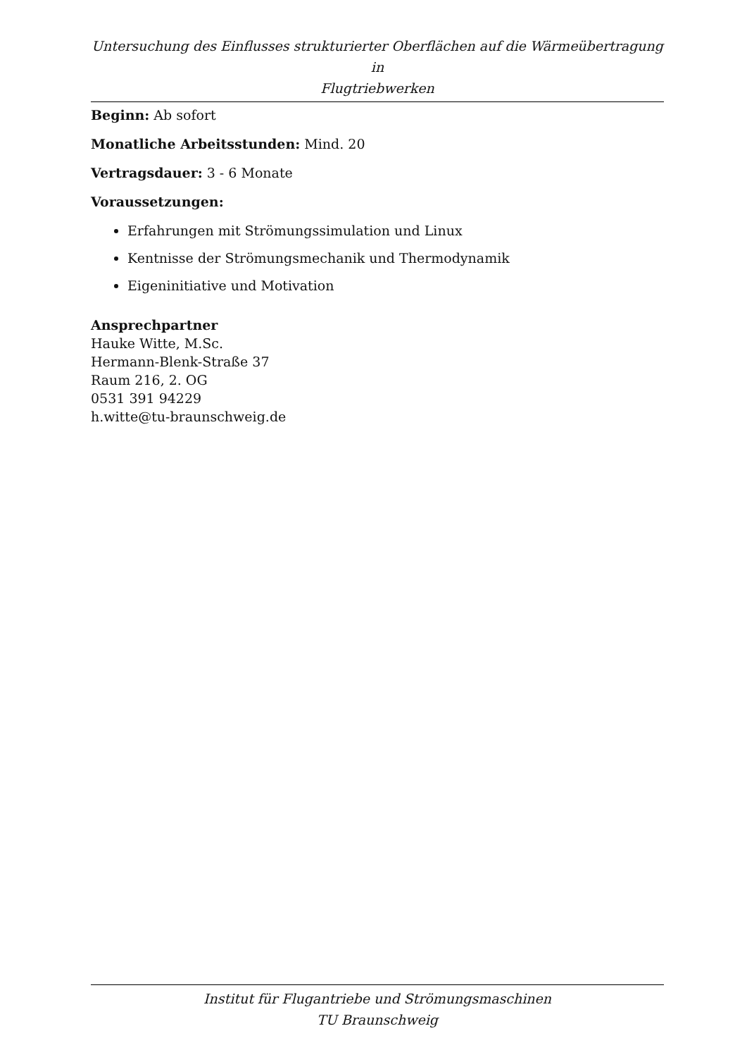Untersuchung des Einflusses strukturierter Oberflächen auf die Wärmeübertragung in
Flugtriebwerken
Beginn: Ab sofort
Monatliche Arbeitsstunden: Mind. 20
Vertragsdauer: 3 - 6 Monate
Voraussetzungen:
Erfahrungen mit Strömungssimulation und Linux
Kentnisse der Strömungsmechanik und Thermodynamik
Eigeninitiative und Motivation
Ansprechpartner
Hauke Witte, M.Sc.
Hermann-Blenk-Straße 37
Raum 216, 2. OG
0531 391 94229
h.witte@tu-braunschweig.de
Institut für Flugantriebe und Strömungsmaschinen
TU Braunschweig